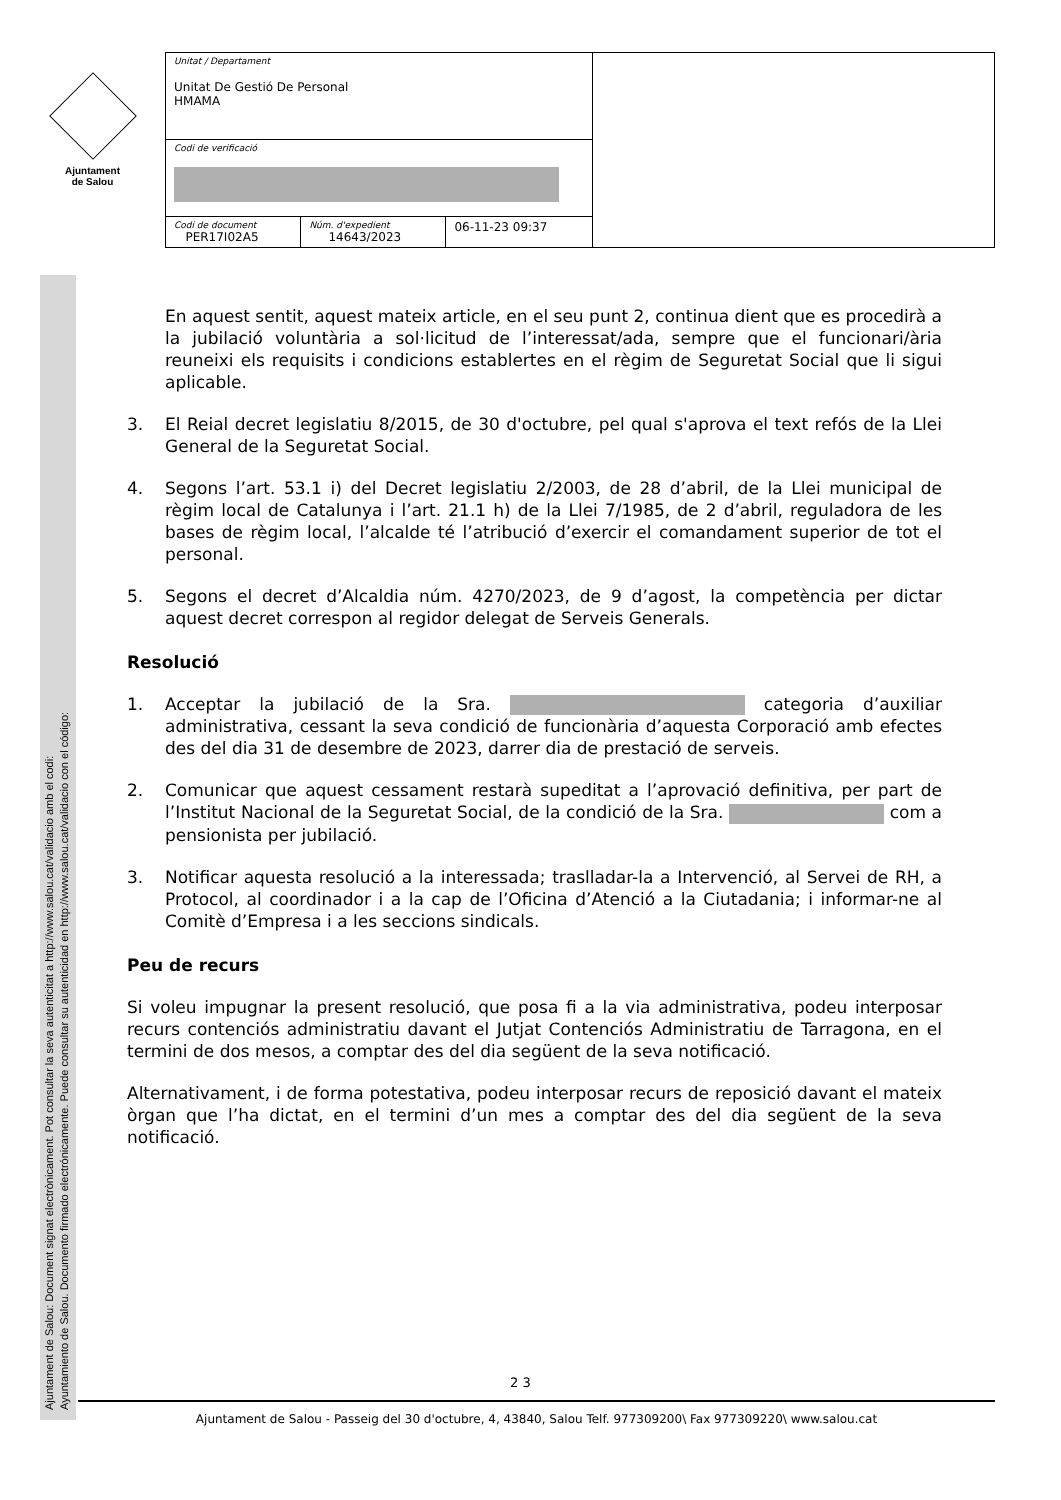Ajuntament
de Salou
| Unitat / Departament Unitat De Gestió De Personal HMAMA | | | |
| Codi de verificació | | | |
| Codi de document PER17I02A5 | Núm. d'expedient 14643/2023 | 06-11-23 09:37 | |
Ajuntament de Salou: Document signat electrònicament. Pot consultar la seva autenticitat a http://www.salou.cat/validacio amb el codi:
Ayuntamiento de Salou. Documento firmado electrónicamente. Puede consultar su autenticidad en http://www.salou.cat/validacio con el código:
En aquest sentit, aquest mateix article, en el seu punt 2, continua dient que es procedirà a la jubilació voluntària a sol·licitud de l’interessat/ada, sempre que el funcionari/ària reuneixi els requisits i condicions establertes en el règim de Seguretat Social que li sigui aplicable.
3. El Reial decret legislatiu 8/2015, de 30 d'octubre, pel qual s'aprova el text refós de la Llei General de la Seguretat Social.
4. Segons l’art. 53.1 i) del Decret legislatiu 2/2003, de 28 d’abril, de la Llei municipal de règim local de Catalunya i l’art. 21.1 h) de la Llei 7/1985, de 2 d’abril, reguladora de les bases de règim local, l’alcalde té l’atribució d’exercir el comandament superior de tot el personal.
5. Segons el decret d’Alcaldia núm. 4270/2023, de 9 d’agost, la competència per dictar aquest decret correspon al regidor delegat de Serveis Generals.
Resolució
1. Acceptar la jubilació de la Sra. categoria d’auxiliar administrativa, cessant la seva condició de funcionària d’aquesta Corporació amb efectes des del dia 31 de desembre de 2023, darrer dia de prestació de serveis.
2. Comunicar que aquest cessament restarà supeditat a l’aprovació definitiva, per part de l’Institut Nacional de la Seguretat Social, de la condició de la Sra. com a pensionista per jubilació.
3. Notificar aquesta resolució a la interessada; traslladar-la a Intervenció, al Servei de RH, a Protocol, al coordinador i a la cap de l’Oficina d’Atenció a la Ciutadania; i informar-ne al Comitè d’Empresa i a les seccions sindicals.
Peu de recurs
Si voleu impugnar la present resolució, que posa fi a la via administrativa, podeu interposar recurs contenciós administratiu davant el Jutjat Contenciós Administratiu de Tarragona, en el termini de dos mesos, a comptar des del dia següent de la seva notificació.
Alternativament, i de forma potestativa, podeu interposar recurs de reposició davant el mateix òrgan que l’ha dictat, en el termini d’un mes a comptar des del dia següent de la seva notificació.
2 3
Ajuntament de Salou - Passeig del 30 d'octubre, 4, 43840, Salou Telf. 977309200\ Fax 977309220\ www.salou.cat